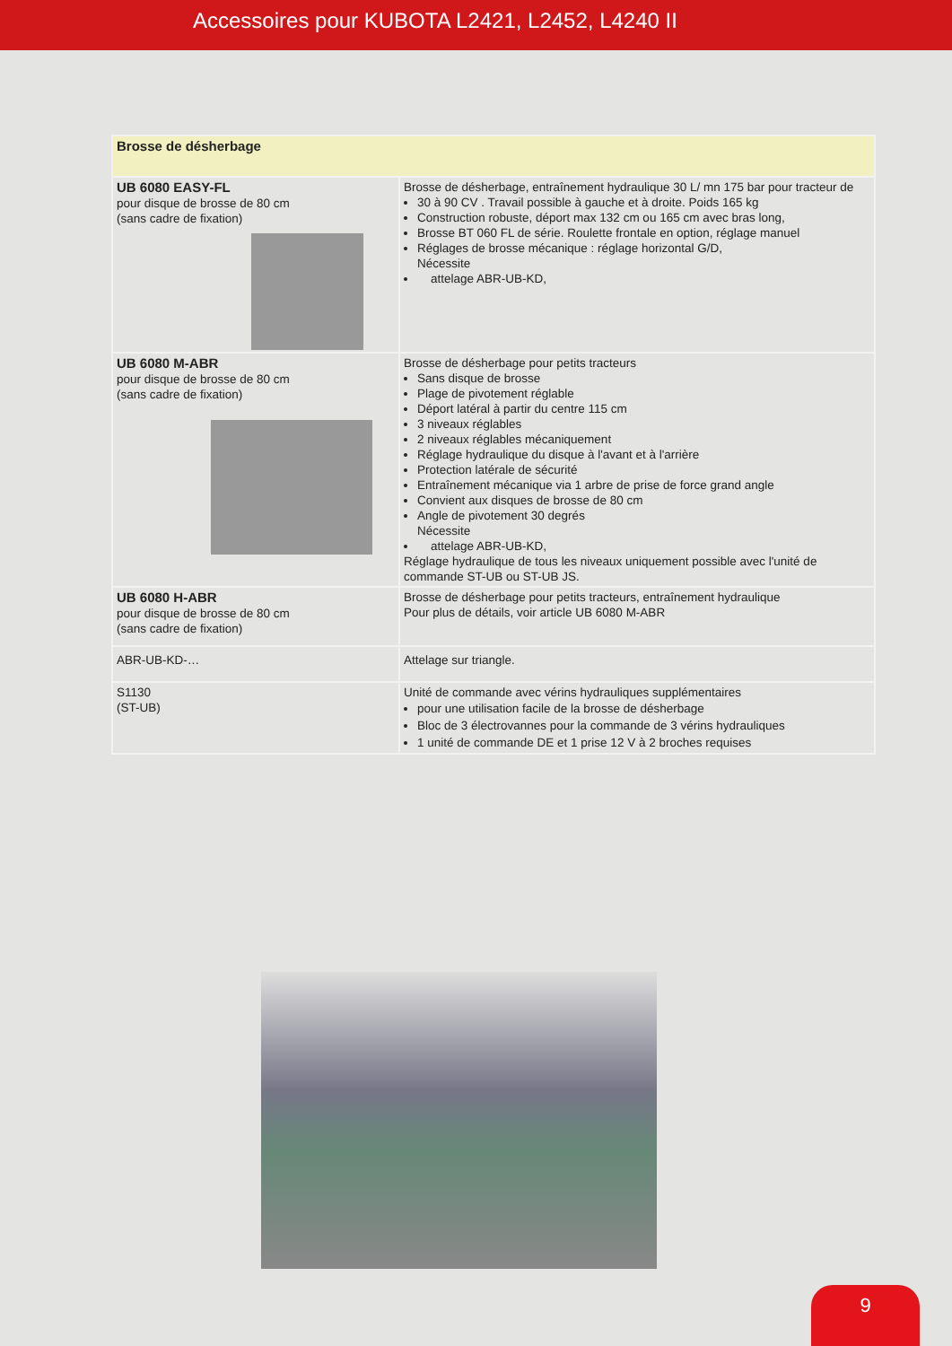Accessoires pour KUBOTA L2421, L2452, L4240 II
| Brosse de désherbage | |
| --- | --- |
| UB 6080 EASY-FL pour disque de brosse de 80 cm (sans cadre de fixation) | Brosse de désherbage, entraînement hydraulique 30 L/ mn 175 bar pour tracteur de 30 à 90 CV . Travail possible à gauche et à droite. Poids 165 kg Construction robuste, déport max 132 cm ou 165 cm avec bras long, Brosse BT 060 FL de série. Roulette frontale en option, réglage manuel Réglages de brosse mécanique : réglage horizontal G/D, Nécessite attelage ABR-UB-KD, |
| UB 6080 M-ABR pour disque de brosse de 80 cm (sans cadre de fixation) | Brosse de désherbage pour petits tracteurs Sans disque de brosse Plage de pivotement réglable Déport latéral à partir du centre 115 cm 3 niveaux réglables 2 niveaux réglables mécaniquement Réglage hydraulique du disque à l'avant et à l'arrière Protection latérale de sécurité Entraînement mécanique via 1 arbre de prise de force grand angle Convient aux disques de brosse de 80 cm Angle de pivotement 30 degrés Nécessite attelage ABR-UB-KD, Réglage hydraulique de tous les niveaux uniquement possible avec l'unité de commande ST-UB ou ST-UB JS. |
| UB 6080 H-ABR pour disque de brosse de 80 cm (sans cadre de fixation) | Brosse de désherbage pour petits tracteurs, entraînement hydraulique Pour plus de détails, voir article UB 6080 M-ABR |
| ABR-UB-KD-… | Attelage sur triangle. |
| S1130 (ST-UB) | Unité de commande avec vérins hydrauliques supplémentaires pour une utilisation facile de la brosse de désherbage Bloc de 3 électrovannes pour la commande de 3 vérins hydrauliques 1 unité de commande DE et 1 prise 12 V à 2 broches requises |
9